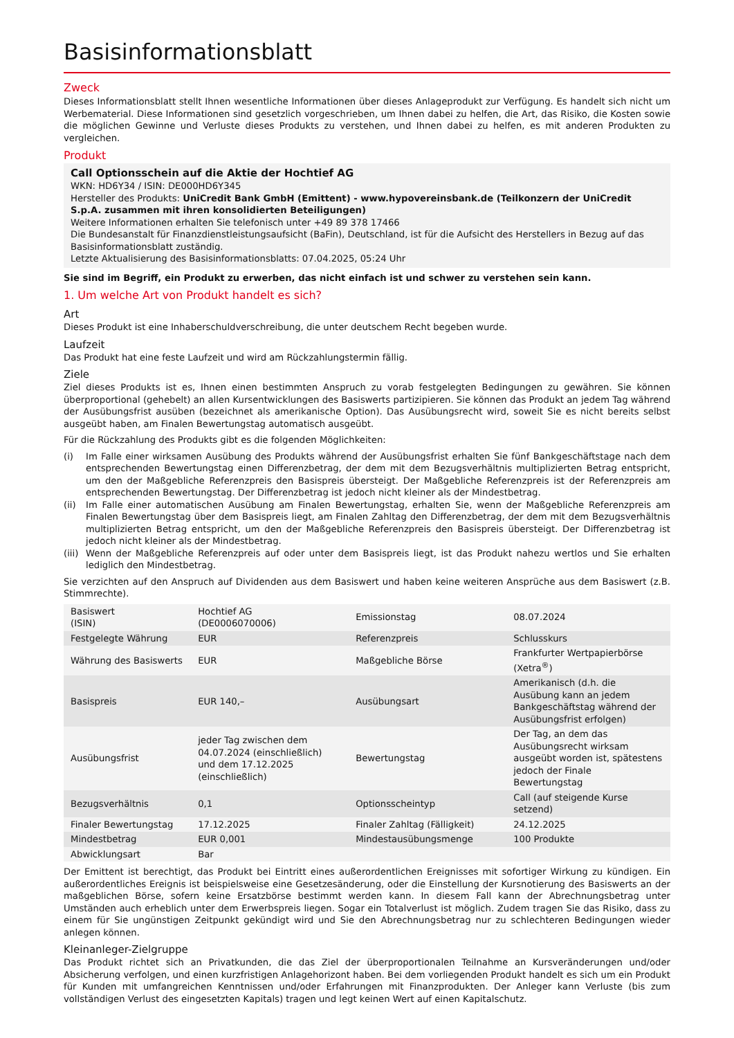Basisinformationsblatt
Zweck
Dieses Informationsblatt stellt Ihnen wesentliche Informationen über dieses Anlageprodukt zur Verfügung. Es handelt sich nicht um Werbematerial. Diese Informationen sind gesetzlich vorgeschrieben, um Ihnen dabei zu helfen, die Art, das Risiko, die Kosten sowie die möglichen Gewinne und Verluste dieses Produkts zu verstehen, und Ihnen dabei zu helfen, es mit anderen Produkten zu vergleichen.
Produkt
Call Optionsschein auf die Aktie der Hochtief AG
WKN: HD6Y34 / ISIN: DE000HD6Y345
Hersteller des Produkts: UniCredit Bank GmbH (Emittent) - www.hypovereinsbank.de (Teilkonzern der UniCredit S.p.A. zusammen mit ihren konsolidierten Beteiligungen)
Weitere Informationen erhalten Sie telefonisch unter +49 89 378 17466
Die Bundesanstalt für Finanzdienstleistungsaufsicht (BaFin), Deutschland, ist für die Aufsicht des Herstellers in Bezug auf das Basisinformationsblatt zuständig.
Letzte Aktualisierung des Basisinformationsblatts: 07.04.2025, 05:24 Uhr
Sie sind im Begriff, ein Produkt zu erwerben, das nicht einfach ist und schwer zu verstehen sein kann.
1. Um welche Art von Produkt handelt es sich?
Art
Dieses Produkt ist eine Inhaberschuldverschreibung, die unter deutschem Recht begeben wurde.
Laufzeit
Das Produkt hat eine feste Laufzeit und wird am Rückzahlungstermin fällig.
Ziele
Ziel dieses Produkts ist es, Ihnen einen bestimmten Anspruch zu vorab festgelegten Bedingungen zu gewähren. Sie können überproportional (gehebelt) an allen Kursentwicklungen des Basiswerts partizipieren. Sie können das Produkt an jedem Tag während der Ausübungsfrist ausüben (bezeichnet als amerikanische Option). Das Ausübungsrecht wird, soweit Sie es nicht bereits selbst ausgeübt haben, am Finalen Bewertungstag automatisch ausgeübt.
Für die Rückzahlung des Produkts gibt es die folgenden Möglichkeiten:
(i) Im Falle einer wirksamen Ausübung des Produkts während der Ausübungsfrist erhalten Sie fünf Bankgeschäftstage nach dem entsprechenden Bewertungstag einen Differenzbetrag, der dem mit dem Bezugsverhältnis multiplizierten Betrag entspricht, um den der Maßgebliche Referenzpreis den Basispreis übersteigt. Der Maßgebliche Referenzpreis ist der Referenzpreis am entsprechenden Bewertungstag. Der Differenzbetrag ist jedoch nicht kleiner als der Mindestbetrag.
(ii) Im Falle einer automatischen Ausübung am Finalen Bewertungstag, erhalten Sie, wenn der Maßgebliche Referenzpreis am Finalen Bewertungstag über dem Basispreis liegt, am Finalen Zahltag den Differenzbetrag, der dem mit dem Bezugsverhältnis multiplizierten Betrag entspricht, um den der Maßgebliche Referenzpreis den Basispreis übersteigt. Der Differenzbetrag ist jedoch nicht kleiner als der Mindestbetrag.
(iii) Wenn der Maßgebliche Referenzpreis auf oder unter dem Basispreis liegt, ist das Produkt nahezu wertlos und Sie erhalten lediglich den Mindestbetrag.
Sie verzichten auf den Anspruch auf Dividenden aus dem Basiswert und haben keine weiteren Ansprüche aus dem Basiswert (z.B. Stimmrechte).
| Basiswert (ISIN) | Hochtief AG (DE0006070006) | Emissionstag | 08.07.2024 |
| Festgelegte Währung | EUR | Referenzpreis | Schlusskurs |
| Währung des Basiswerts | EUR | Maßgebliche Börse | Frankfurter Wertpapierbörse (Xetra<sup>®</sup>) |
| Basispreis | EUR 140,– | Ausübungsart | Amerikanisch (d.h. die Ausübung kann an jedem Bankgeschäftstag während der Ausübungsfrist erfolgen) |
| Ausübungsfrist | jeder Tag zwischen dem 04.07.2024 (einschließlich) und dem 17.12.2025 (einschließlich) | Bewertungstag | Der Tag, an dem das Ausübungsrecht wirksam ausgeübt worden ist, spätestens jedoch der Finale Bewertungstag |
| Bezugsverhältnis | 0,1 | Optionsscheintyp | Call (auf steigende Kurse setzend) |
| Finaler Bewertungstag | 17.12.2025 | Finaler Zahltag (Fälligkeit) | 24.12.2025 |
| Mindestbetrag | EUR 0,001 | Mindestausübungsmenge | 100 Produkte |
| Abwicklungsart | Bar | | |
Der Emittent ist berechtigt, das Produkt bei Eintritt eines außerordentlichen Ereignisses mit sofortiger Wirkung zu kündigen. Ein außerordentliches Ereignis ist beispielsweise eine Gesetzesänderung, oder die Einstellung der Kursnotierung des Basiswerts an der maßgeblichen Börse, sofern keine Ersatzbörse bestimmt werden kann. In diesem Fall kann der Abrechnungsbetrag unter Umständen auch erheblich unter dem Erwerbspreis liegen. Sogar ein Totalverlust ist möglich. Zudem tragen Sie das Risiko, dass zu einem für Sie ungünstigen Zeitpunkt gekündigt wird und Sie den Abrechnungsbetrag nur zu schlechteren Bedingungen wieder anlegen können.
Kleinanleger-Zielgruppe
Das Produkt richtet sich an Privatkunden, die das Ziel der überproportionalen Teilnahme an Kursveränderungen und/oder Absicherung verfolgen, und einen kurzfristigen Anlagehorizont haben. Bei dem vorliegenden Produkt handelt es sich um ein Produkt für Kunden mit umfangreichen Kenntnissen und/oder Erfahrungen mit Finanzprodukten. Der Anleger kann Verluste (bis zum vollständigen Verlust des eingesetzten Kapitals) tragen und legt keinen Wert auf einen Kapitalschutz.